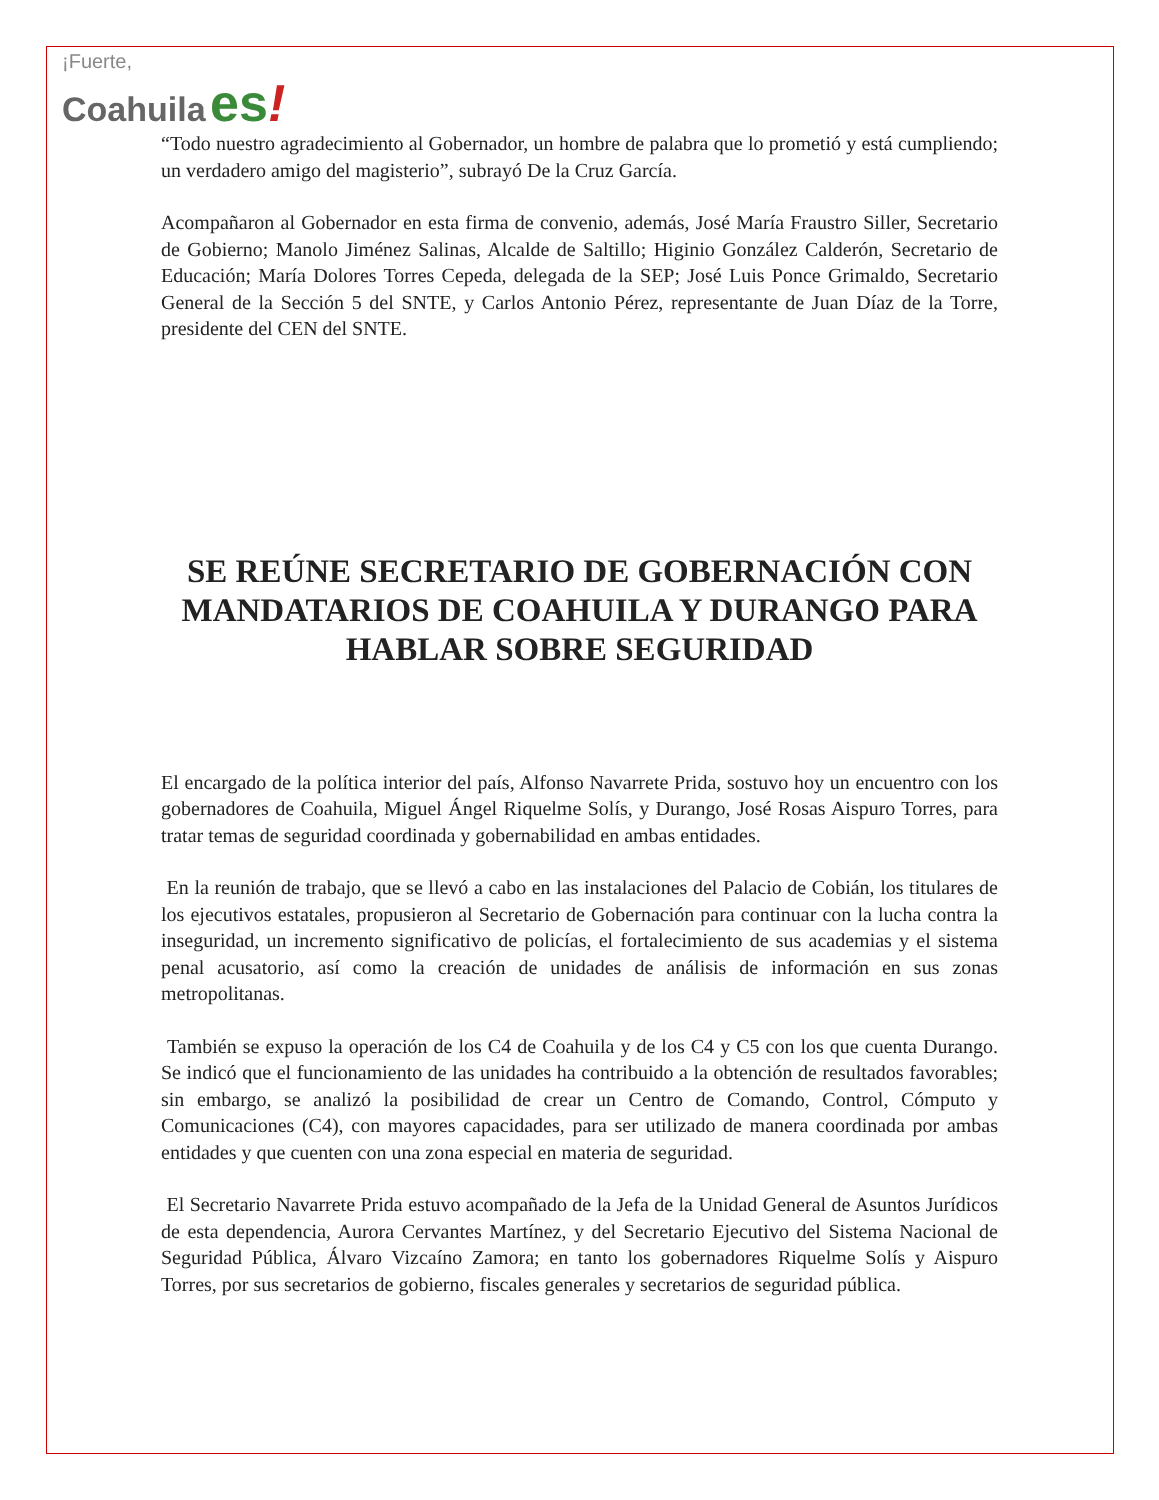¡Fuerte,
Coahuila es!
“Todo nuestro agradecimiento al Gobernador, un hombre de palabra que lo prometió y está cumpliendo; un verdadero amigo del magisterio”, subrayó De la Cruz García.
Acompañaron al Gobernador en esta firma de convenio, además, José María Fraustro Siller, Secretario de Gobierno; Manolo Jiménez Salinas, Alcalde de Saltillo; Higinio González Calderón, Secretario de Educación; María Dolores Torres Cepeda, delegada de la SEP; José Luis Ponce Grimaldo, Secretario General de la Sección 5 del SNTE, y Carlos Antonio Pérez, representante de Juan Díaz de la Torre, presidente del CEN del SNTE.
SE REÚNE SECRETARIO DE GOBERNACIÓN CON MANDATARIOS DE COAHUILA Y DURANGO PARA HABLAR SOBRE SEGURIDAD
El encargado de la política interior del país, Alfonso Navarrete Prida, sostuvo hoy un encuentro con los gobernadores de Coahuila, Miguel Ángel Riquelme Solís, y Durango, José Rosas Aispuro Torres, para tratar temas de seguridad coordinada y gobernabilidad en ambas entidades.
En la reunión de trabajo, que se llevó a cabo en las instalaciones del Palacio de Cobián, los titulares de los ejecutivos estatales, propusieron al Secretario de Gobernación para continuar con la lucha contra la inseguridad, un incremento significativo de policías, el fortalecimiento de sus academias y el sistema penal acusatorio, así como la creación de unidades de análisis de información en sus zonas metropolitanas.
También se expuso la operación de los C4 de Coahuila y de los C4 y C5 con los que cuenta Durango. Se indicó que el funcionamiento de las unidades ha contribuido a la obtención de resultados favorables; sin embargo, se analizó la posibilidad de crear un Centro de Comando, Control, Cómputo y Comunicaciones (C4), con mayores capacidades, para ser utilizado de manera coordinada por ambas entidades y que cuenten con una zona especial en materia de seguridad.
El Secretario Navarrete Prida estuvo acompañado de la Jefa de la Unidad General de Asuntos Jurídicos de esta dependencia, Aurora Cervantes Martínez, y del Secretario Ejecutivo del Sistema Nacional de Seguridad Pública, Álvaro Vizcaíno Zamora; en tanto los gobernadores Riquelme Solís y Aispuro Torres, por sus secretarios de gobierno, fiscales generales y secretarios de seguridad pública.